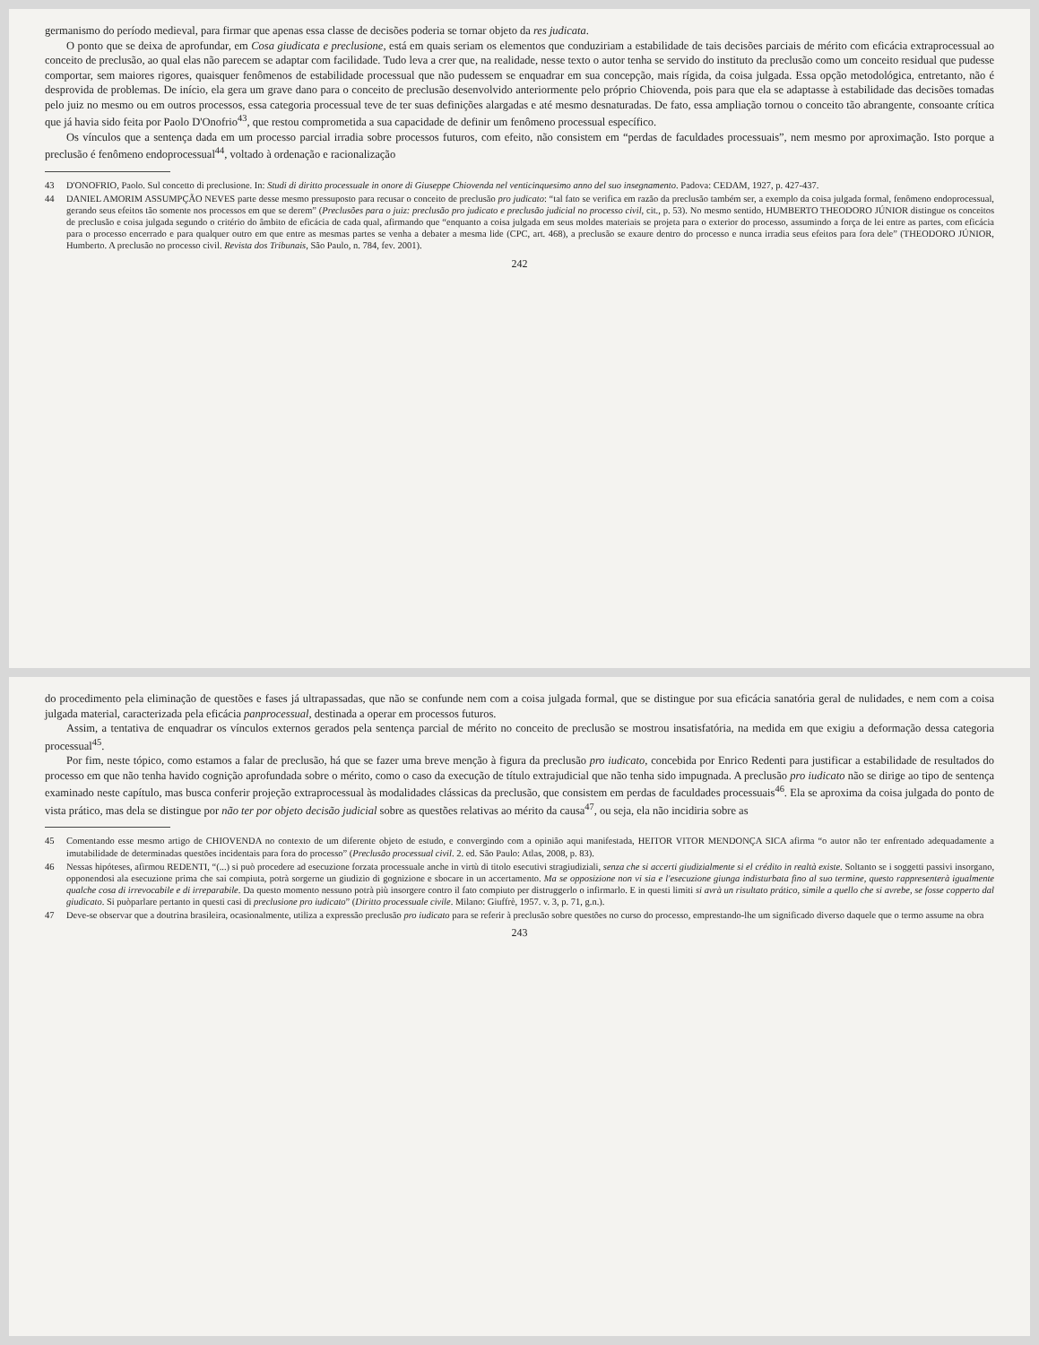germanismo do período medieval, para firmar que apenas essa classe de decisões poderia se tornar objeto da res judicata.
O ponto que se deixa de aprofundar, em Cosa giudicata e preclusione, está em quais seriam os elementos que conduziriam a estabilidade de tais decisões parciais de mérito com eficácia extraprocessual ao conceito de preclusão, ao qual elas não parecem se adaptar com facilidade. Tudo leva a crer que, na realidade, nesse texto o autor tenha se servido do instituto da preclusão como um conceito residual que pudesse comportar, sem maiores rigores, quaisquer fenômenos de estabilidade processual que não pudessem se enquadrar em sua concepção, mais rígida, da coisa julgada. Essa opção metodológica, entretanto, não é desprovida de problemas. De início, ela gera um grave dano para o conceito de preclusão desenvolvido anteriormente pelo próprio Chiovenda, pois para que ela se adaptasse à estabilidade das decisões tomadas pelo juiz no mesmo ou em outros processos, essa categoria processual teve de ter suas definições alargadas e até mesmo desnaturadas. De fato, essa ampliação tornou o conceito tão abrangente, consoante crítica que já havia sido feita por Paolo D'Onofrio<sup>43</sup>, que restou comprometida a sua capacidade de definir um fenômeno processual específico.
Os vínculos que a sentença dada em um processo parcial irradia sobre processos futuros, com efeito, não consistem em “perdas de faculdades processuais”, nem mesmo por aproximação. Isto porque a preclusão é fenômeno endoprocessual<sup>44</sup>, voltado à ordenação e racionalização
43 D'ONOFRIO, Paolo. Sul concetto di preclusione. In: Studi di diritto processuale in onore di Giuseppe Chiovenda nel venticinquesimo anno del suo insegnamento. Padova: CEDAM, 1927, p. 427-437.
44 DANIEL AMORIM ASSUMPÇÃO NEVES parte desse mesmo pressuposto para recusar o conceito de preclusão pro judicato: “tal fato se verifica em razão da preclusão também ser, a exemplo da coisa julgada formal, fenômeno endoprocessual, gerando seus efeitos tão somente nos processos em que se derem” (Preclusões para o juiz: preclusão pro judicato e preclusão judicial no processo civil, cit., p. 53). No mesmo sentido, HUMBERTO THEODORO JÚNIOR distingue os conceitos de preclusão e coisa julgada segundo o critério do âmbito de eficácia de cada qual, afirmando que “enquanto a coisa julgada em seus moldes materiais se projeta para o exterior do processo, assumindo a força de lei entre as partes, com eficácia para o processo encerrado e para qualquer outro em que entre as mesmas partes se venha a debater a mesma lide (CPC, art. 468), a preclusão se exaure dentro do processo e nunca irradia seus efeitos para fora dele” (THEODORO JÚNIOR, Humberto. A preclusão no processo civil. Revista dos Tribunais, São Paulo, n. 784, fev. 2001).
242
do procedimento pela eliminação de questões e fases já ultrapassadas, que não se confunde nem com a coisa julgada formal, que se distingue por sua eficácia sanatória geral de nulidades, e nem com a coisa julgada material, caracterizada pela eficácia panprocessual, destinada a operar em processos futuros.
Assim, a tentativa de enquadrar os vínculos externos gerados pela sentença parcial de mérito no conceito de preclusão se mostrou insatisfatória, na medida em que exigiu a deformação dessa categoria processual<sup>45</sup>.
Por fim, neste tópico, como estamos a falar de preclusão, há que se fazer uma breve menção à figura da preclusão pro iudicato, concebida por Enrico Redenti para justificar a estabilidade de resultados do processo em que não tenha havido cognição aprofundada sobre o mérito, como o caso da execução de título extrajudicial que não tenha sido impugnada. A preclusão pro iudicato não se dirige ao tipo de sentença examinado neste capítulo, mas busca conferir projeção extraprocessual às modalidades clássicas da preclusão, que consistem em perdas de faculdades processuais<sup>46</sup>. Ela se aproxima da coisa julgada do ponto de vista prático, mas dela se distingue por não ter por objeto decisão judicial sobre as questões relativas ao mérito da causa<sup>47</sup>, ou seja, ela não incidiria sobre as
45 Comentando esse mesmo artigo de CHIOVENDA no contexto de um diferente objeto de estudo, e convergindo com a opinião aqui manifestada, HEITOR VITOR MENDONÇA SICA afirma “o autor não ter enfrentado adequadamente a imutabilidade de determinadas questões incidentais para fora do processo” (Preclusão processual civil. 2. ed. São Paulo: Atlas, 2008, p. 83).
46 Nessas hipóteses, afirmou REDENTI, “(...) si può procedere ad esecuzione forzata processuale anche in virtù di titolo esecutivi stragiudiziali, senza che si accerti giudizialmente si el crédito in realtà existe. Soltanto se i soggetti passivi insorgano, opponendosi ala esecuzione prima che sai compiuta, potrà sorgerne un giudizio di gognizione e sbocare in un accertamento. Ma se opposizione non vi sia e l'esecuzione giunga indisturbata fino al suo termine, questo rappresenterà igualmente qualche cosa di irrevocabile e di irreparabile. Da questo momento nessuno potrà più insorgere contro il fato compiuto per distruggerlo o infirmarlo. E in questi limiti si avrà un risultato prático, simile a quello che si avrebe, se fosse copperto dal giudicato. Si puòparlare pertanto in questi casi di preclusione pro iudicato” (Diritto processuale civile. Milano: Giuffrè, 1957. v. 3, p. 71, g.n.).
47 Deve-se observar que a doutrina brasileira, ocasionalmente, utiliza a expressão preclusão pro iudicato para se referir à preclusão sobre questões no curso do processo, emprestando-lhe um significado diverso daquele que o termo assume na obra
243